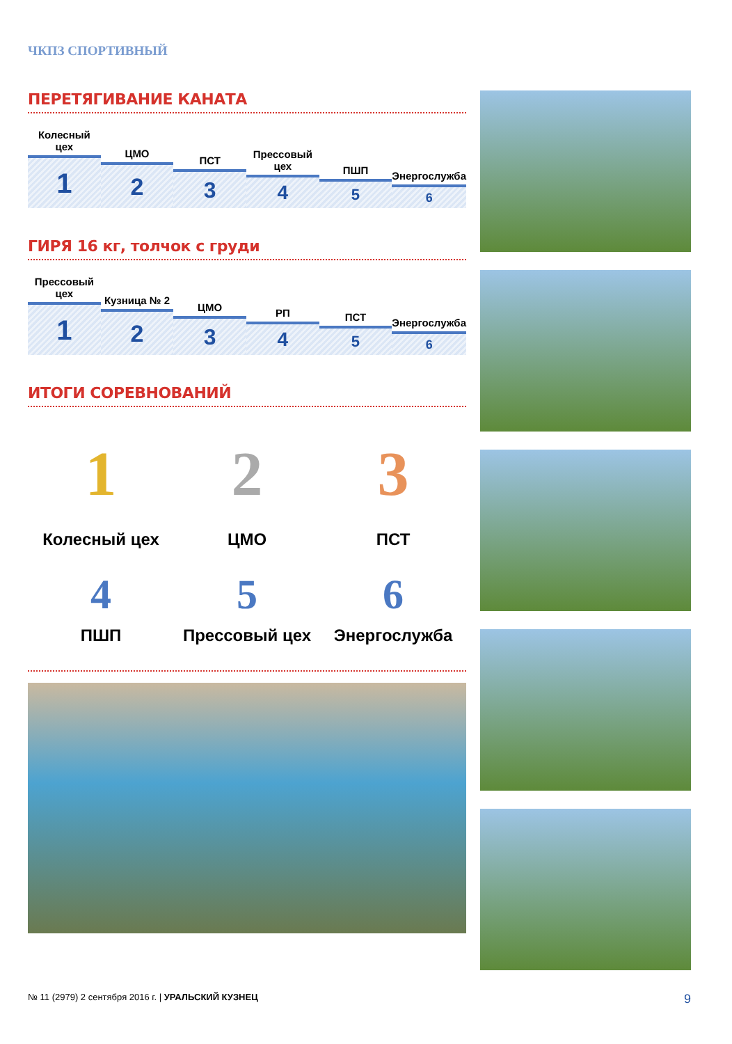ЧКПЗ СПОРТИВНЫЙ
ПЕРЕТЯГИВАНИЕ КАНАТА
Колесный цех
1
ЦМО
2
ПСТ
3
Прессовый цех
4
ПШП
5
Энергослужба
6
ГИРЯ 16 кг, толчок с груди
Прессовый цех
1
Кузница № 2
2
ЦМО
3
РП
4
ПСТ
5
Энергослужба
6
ИТОГИ СОРЕВНОВАНИЙ
1
Колесный цех
2
ЦМО
3
ПСТ
4
ПШП
5
Прессовый цех
6
Энергослужба
№ 11 (2979) 2 сентября 2016 г. | УРАЛЬСКИЙ КУЗНЕЦ 9